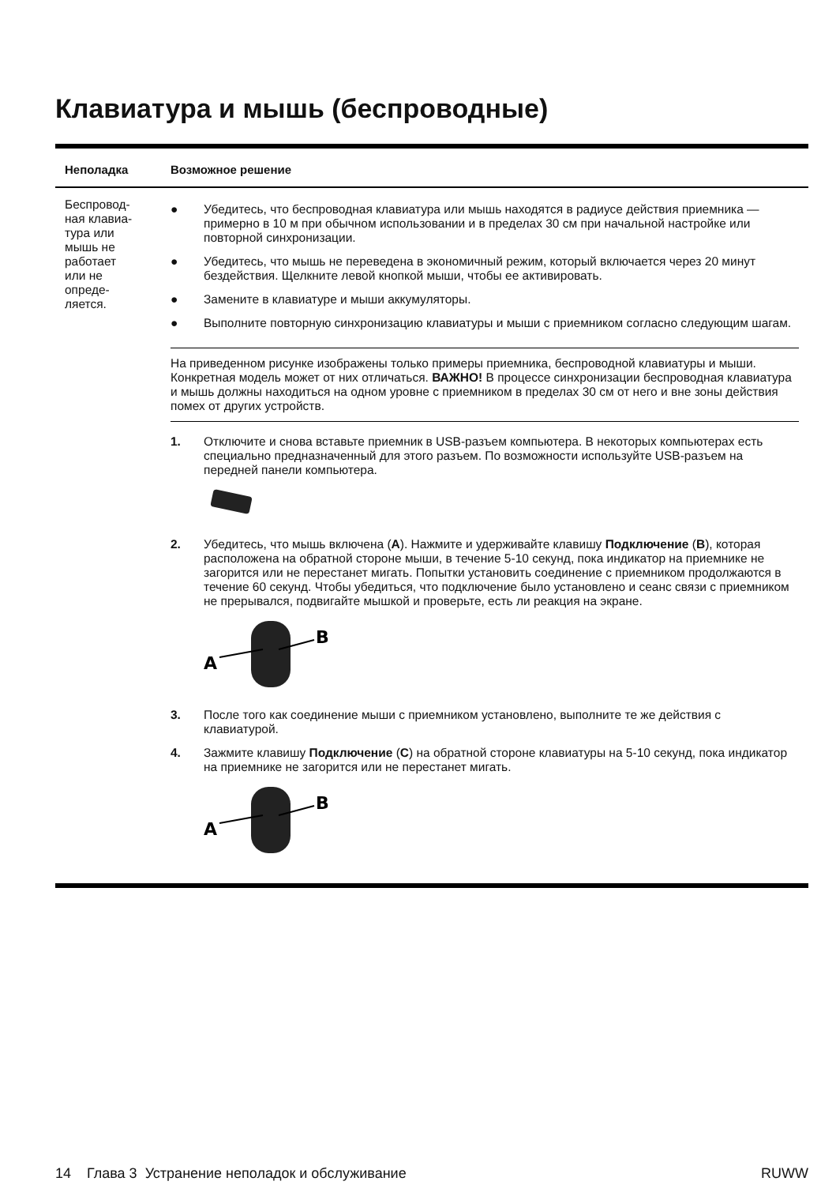Клавиатура и мышь (беспроводные)
| Неполадка | Возможное решение |
| --- | --- |
| Беспровод- ная клавиа- тура или мышь не работает или не опреде- ляется. | ● Убедитесь, что беспроводная клавиатура или мышь находятся в радиусе действия приемника — примерно в 10 м при обычном использовании и в пределах 30 см при начальной настройке или повторной синхронизации. ● Убедитесь, что мышь не переведена в экономичный режим, который включается через 20 минут бездействия. Щелкните левой кнопкой мыши, чтобы ее активировать. ● Замените в клавиатуре и мыши аккумуляторы. ● Выполните повторную синхронизацию клавиатуры и мыши с приемником согласно следующим шагам. На приведенном рисунке изображены только примеры приемника, беспроводной клавиатуры и мыши. Конкретная модель может от них отличаться. ВАЖНО! В процессе синхронизации беспроводная клавиатура и мышь должны находиться на одном уровне с приемником в пределах 30 см от него и вне зоны действия помех от других устройств. 1. Отключите и снова вставьте приемник в USB-разъем компьютера. В некоторых компьютерах есть специально предназначенный для этого разъем. По возможности используйте USB-разъем на передней панели компьютера. 2. Убедитесь, что мышь включена ( A ). Нажмите и удерживайте клавишу Подключение ( B ), которая расположена на обратной стороне мыши, в течение 5-10 секунд, пока индикатор на приемнике не загорится или не перестанет мигать. Попытки установить соединение с приемником продолжаются в течение 60 секунд. Чтобы убедиться, что подключение было установлено и сеанс связи с приемником не прерывался, подвигайте мышкой и проверьте, есть ли реакция на экране. A B 3. После того как соединение мыши с приемником установлено, выполните те же действия с клавиатурой. 4. Зажмите клавишу Подключение ( C ) на обратной стороне клавиатуры на 5-10 секунд, пока индикатор на приемнике не загорится или не перестанет мигать. A B |
14 Глава 3 Устранение неполадок и обслуживание RUWW